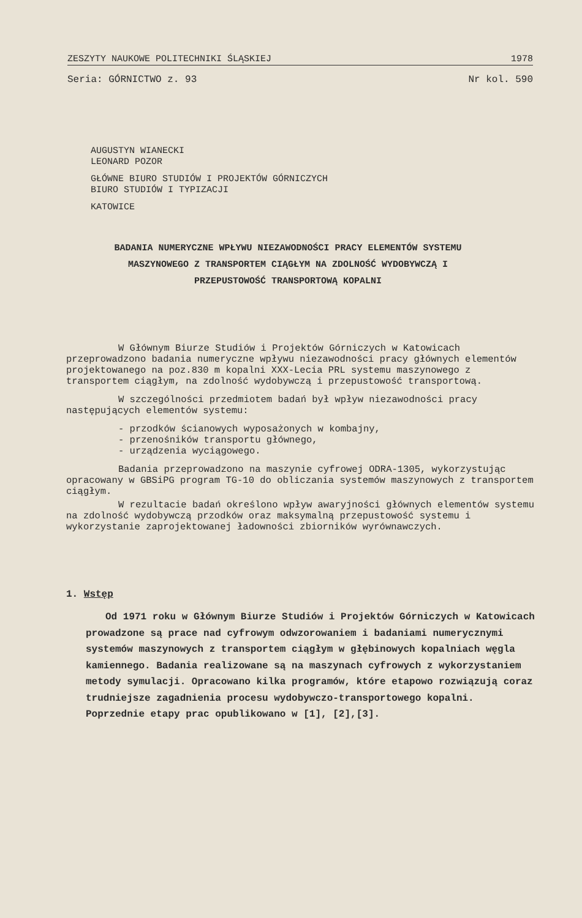ZESZYTY NAUKOWE POLITECHNIKI ŚLĄSKIEJ 1978
Seria: GÓRNICTWO z. 93 Nr kol. 590
AUGUSTYN WIANECKI
LEONARD POZOR
GŁÓWNE BIURO STUDIÓW I PROJEKTÓW GÓRNICZYCH
BIURO STUDIÓW I TYPIZACJI
KATOWICE
BADANIA NUMERYCZNE WPŁYWU NIEZAWODNOŚCI PRACY ELEMENTÓW SYSTEMU MASZYNOWEGO Z TRANSPORTEM CIĄGŁYM NA ZDOLNOŚĆ WYDOBYWCZĄ I PRZEPUSTOWOŚĆ TRANSPORTOWĄ KOPALNI
W Głównym Biurze Studiów i Projektów Górniczych w Katowicach przeprowadzono badania numeryczne wpływu niezawodności pracy głównych elementów projektowanego na poz.830 m kopalni XXX-Lecia PRL systemu maszynowego z transportem ciągłym, na zdolność wydobywczą i przepustowość transportową.
W szczególności przedmiotem badań był wpływ niezawodności pracy następujących elementów systemu:
- przodków ścianowych wyposażonych w kombajny,
- przenośników transportu głównego,
- urządzenia wyciągowego.
Badania przeprowadzono na maszynie cyfrowej ODRA-1305, wykorzystując opracowany w GBSiPG program TG-10 do obliczania systemów maszynowych z transportem ciągłym.
W rezultacie badań określono wpływ awaryjności głównych elementów systemu na zdolność wydobywczą przodków oraz maksymalną przepustowość systemu i wykorzystanie zaprojektowanej ładowności zbiorników wyrównawczych.
1. Wstęp
Od 1971 roku w Głównym Biurze Studiów i Projektów Górniczych w Katowicach prowadzone są prace nad cyfrowym odwzorowaniem i badaniami numerycznymi systemów maszynowych z transportem ciągłym w głębinowych kopalniach węgla kamiennego. Badania realizowane są na maszynach cyfrowych z wykorzystaniem metody symulacji. Opracowano kilka programów, które etapowo rozwiązują coraz trudniejsze zagadnienia procesu wydobywczo-transportowego kopalni. Poprzednie etapy prac opublikowano w [1], [2],[3].